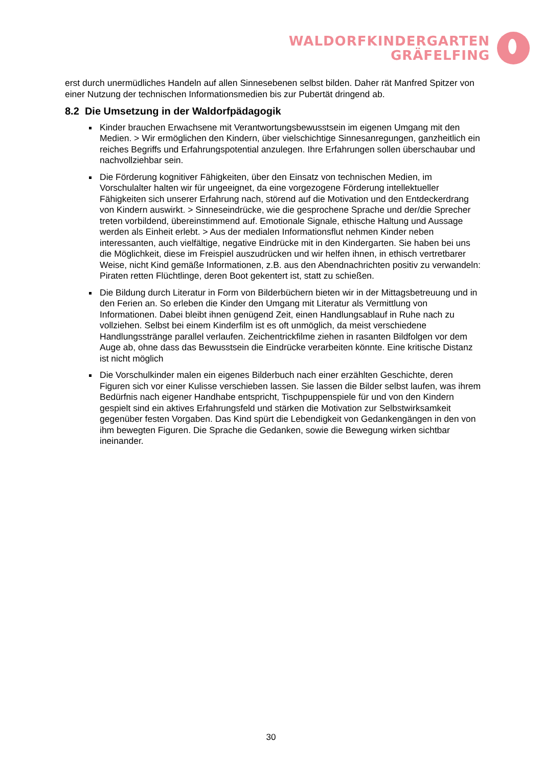WALDORFKINDERGARTEN
GRÄFELFING
erst durch unermüdliches Handeln auf allen Sinnesebenen selbst bilden. Daher rät Manfred Spitzer von einer Nutzung der technischen Informationsmedien bis zur Pubertät dringend ab.
8.2 Die Umsetzung in der Waldorfpädagogik
Kinder brauchen Erwachsene mit Verantwortungsbewusstsein im eigenen Umgang mit den Medien. > Wir ermöglichen den Kindern, über vielschichtige Sinnesanregungen, ganzheitlich ein reiches Begriffs und Erfahrungspotential anzulegen. Ihre Erfahrungen sollen überschaubar und nachvollziehbar sein.
Die Förderung kognitiver Fähigkeiten, über den Einsatz von technischen Medien, im Vorschulalter halten wir für ungeeignet, da eine vorgezogene Förderung intellektueller Fähigkeiten sich unserer Erfahrung nach, störend auf die Motivation und den Entdeckerdrang von Kindern auswirkt. > Sinneseindrücke, wie die gesprochene Sprache und der/die Sprecher treten vorbildend, übereinstimmend auf. Emotionale Signale, ethische Haltung und Aussage werden als Einheit erlebt. > Aus der medialen Informationsflut nehmen Kinder neben interessanten, auch vielfältige, negative Eindrücke mit in den Kindergarten. Sie haben bei uns die Möglichkeit, diese im Freispiel auszudrücken und wir helfen ihnen, in ethisch vertretbarer Weise, nicht Kind gemäße Informationen, z.B. aus den Abendnachrichten positiv zu verwandeln: Piraten retten Flüchtlinge, deren Boot gekentert ist, statt zu schießen.
Die Bildung durch Literatur in Form von Bilderbüchern bieten wir in der Mittagsbetreuung und in den Ferien an. So erleben die Kinder den Umgang mit Literatur als Vermittlung von Informationen. Dabei bleibt ihnen genügend Zeit, einen Handlungsablauf in Ruhe nach zu vollziehen. Selbst bei einem Kinderfilm ist es oft unmöglich, da meist verschiedene Handlungsstränge parallel verlaufen. Zeichentrickfilme ziehen in rasanten Bildfolgen vor dem Auge ab, ohne dass das Bewusstsein die Eindrücke verarbeiten könnte. Eine kritische Distanz ist nicht möglich
Die Vorschulkinder malen ein eigenes Bilderbuch nach einer erzählten Geschichte, deren Figuren sich vor einer Kulisse verschieben lassen. Sie lassen die Bilder selbst laufen, was ihrem Bedürfnis nach eigener Handhabe entspricht, Tischpuppenspiele für und von den Kindern gespielt sind ein aktives Erfahrungsfeld und stärken die Motivation zur Selbstwirksamkeit gegenüber festen Vorgaben. Das Kind spürt die Lebendigkeit von Gedankengängen in den von ihm bewegten Figuren. Die Sprache die Gedanken, sowie die Bewegung wirken sichtbar ineinander.
30